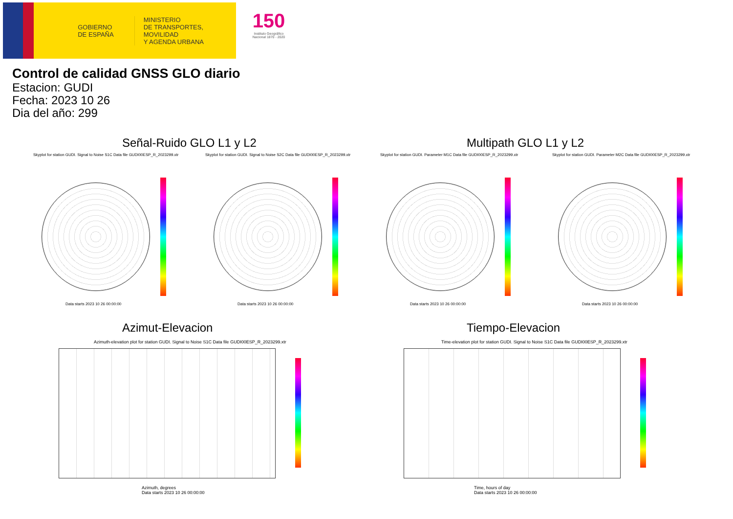GOBIERNO
DE ESPAÑA
MINISTERIO
DE TRANSPORTES, MOVILIDAD
Y AGENDA URBANA
150
Instituto Geográfico Nacional 1870 - 2020
Control de calidad GNSS GLO diario
Estacion: GUDI
Fecha: 2023 10 26
Dia del año: 299
Señal-Ruido GLO L1 y L2 Multipath GLO L1 y L2
Skyplot for station GUDI. Signal to Noise S1C Data file GUDI00ESP_R_2023299.xtr
Skyplot for station GUDI. Signal to Noise S2C Data file GUDI00ESP_R_2023299.xtr
Skyplot for station GUDI. Parameter M1C Data file GUDI00ESP_R_2023299.xtr
Skyplot for station GUDI. Parameter M2C Data file GUDI00ESP_R_2023299.xtr
Data starts 2023 10 26 00:00:00
Data starts 2023 10 26 00:00:00
Data starts 2023 10 26 00:00:00
Data starts 2023 10 26 00:00:00
Azimut-Elevacion Tiempo-Elevacion
Azimuth-elevation plot for station GUDI. Signal to Noise S1C Data file GUDI00ESP_R_2023299.xtr
Time-elevation plot for station GUDI. Signal to Noise S1C Data file GUDI00ESP_R_2023299.xtr
Azimuth, degrees
Data starts 2023 10 26 00:00:00
Time, hours of day
Data starts 2023 10 26 00:00:00